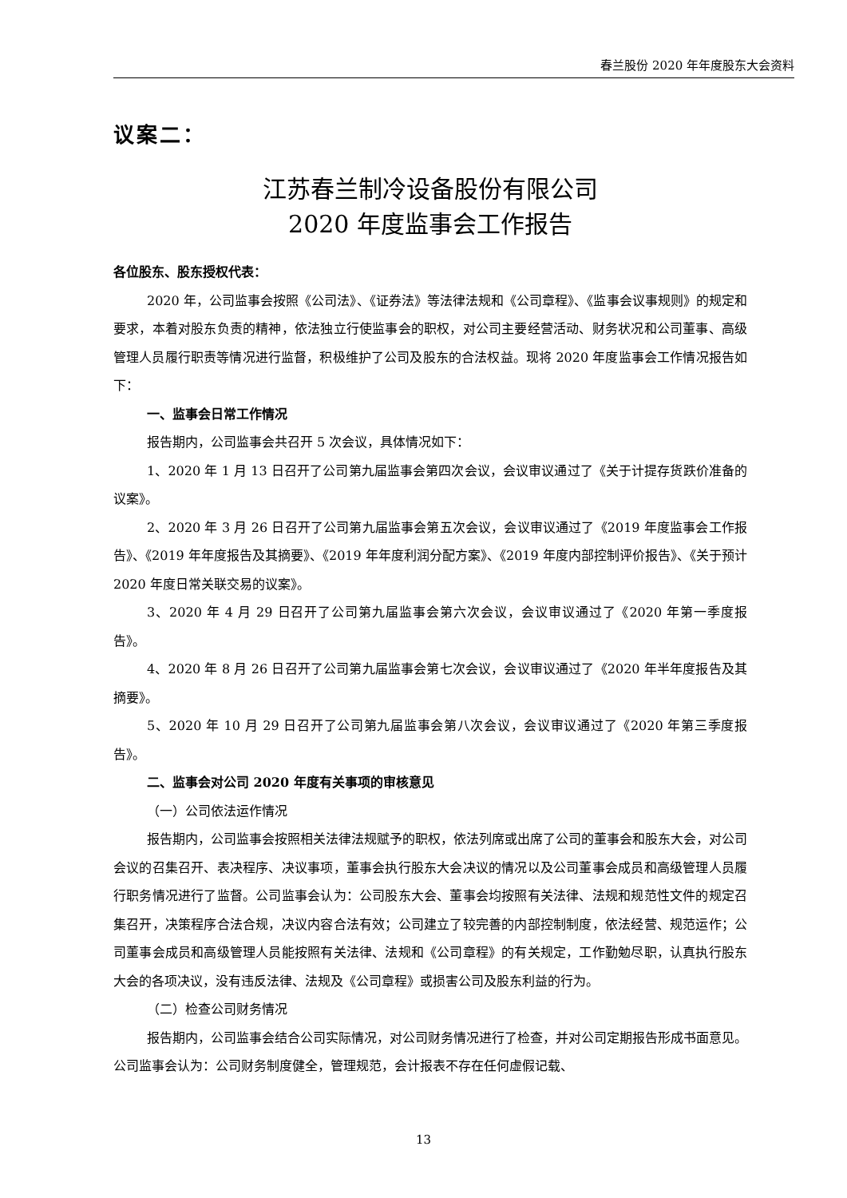春兰股份 2020 年年度股东大会资料
议案二：
江苏春兰制冷设备股份有限公司
2020 年度监事会工作报告
各位股东、股东授权代表：
2020 年，公司监事会按照《公司法》、《证券法》等法律法规和《公司章程》、《监事会议事规则》的规定和要求，本着对股东负责的精神，依法独立行使监事会的职权，对公司主要经营活动、财务状况和公司董事、高级管理人员履行职责等情况进行监督，积极维护了公司及股东的合法权益。现将 2020 年度监事会工作情况报告如下：
一、监事会日常工作情况
报告期内，公司监事会共召开 5 次会议，具体情况如下：
1、2020 年 1 月 13 日召开了公司第九届监事会第四次会议，会议审议通过了《关于计提存货跌价准备的议案》。
2、2020 年 3 月 26 日召开了公司第九届监事会第五次会议，会议审议通过了《2019 年度监事会工作报告》、《2019 年年度报告及其摘要》、《2019 年年度利润分配方案》、《2019 年度内部控制评价报告》、《关于预计 2020 年度日常关联交易的议案》。
3、2020 年 4 月 29 日召开了公司第九届监事会第六次会议，会议审议通过了《2020 年第一季度报告》。
4、2020 年 8 月 26 日召开了公司第九届监事会第七次会议，会议审议通过了《2020 年半年度报告及其摘要》。
5、2020 年 10 月 29 日召开了公司第九届监事会第八次会议，会议审议通过了《2020 年第三季度报告》。
二、监事会对公司 2020 年度有关事项的审核意见
（一）公司依法运作情况
报告期内，公司监事会按照相关法律法规赋予的职权，依法列席或出席了公司的董事会和股东大会，对公司会议的召集召开、表决程序、决议事项，董事会执行股东大会决议的情况以及公司董事会成员和高级管理人员履行职务情况进行了监督。公司监事会认为：公司股东大会、董事会均按照有关法律、法规和规范性文件的规定召集召开，决策程序合法合规，决议内容合法有效；公司建立了较完善的内部控制制度，依法经营、规范运作；公司董事会成员和高级管理人员能按照有关法律、法规和《公司章程》的有关规定，工作勤勉尽职，认真执行股东大会的各项决议，没有违反法律、法规及《公司章程》或损害公司及股东利益的行为。
（二）检查公司财务情况
报告期内，公司监事会结合公司实际情况，对公司财务情况进行了检查，并对公司定期报告形成书面意见。公司监事会认为：公司财务制度健全，管理规范，会计报表不存在任何虚假记载、
13